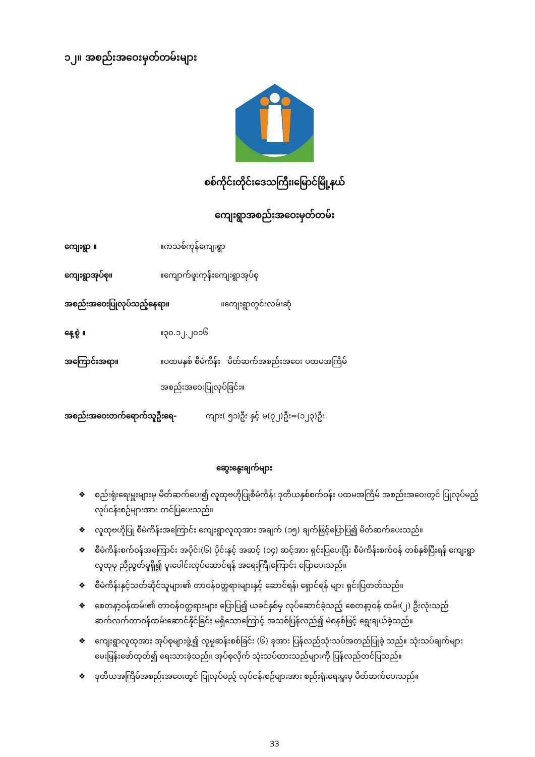၁၂။ အစည်းအဝေးမှတ်တမ်းများ
စစ်ကိုင်းတိုင်းဒေသကြီး၊မြောင်မြို့နယ်
ကျေးရွာအစည်းအဝေးမှတ်တမ်း
ကျေးရွာ ။ ။ကသစ်ကုန်ကျေးရွာ
ကျေးရွာအုပ်စု။ ။ကျောက်ဖူးကုန်းကျေးရွာအုပ်စု
အစည်းအဝေးပြုလုပ်သည့်နေရာ။ ။ကျေးရွာတွင်းလမ်းဆုံ
နေ့စွဲ ။ ။၃၀.၁၂.၂၀၁၆
အကြောင်းအရာ။ ။ပထမနှစ် စီမံကိန်း မိတ်ဆက်အစည်းအဝေး ပထမအကြိမ်
အစည်းအဝေးပြုလုပ်ခြင်း။
အစည်းအဝေးတက်ရောက်သူဦးရေ- ကျား( ၅၁)ဦး နှင့် မ(၇၂)ဦး=(၁၂၃)ဦး
ဆွေးနွေးချက်များ
❖ စည်းရုံးရေးမှူးများမှ မိတ်ဆက်ပေး၍ လူထုဗဟိုပြုစီမံကိန်း ဒုတိယနှစ်စက်ဝန်း ပထမအကြိမ် အစည်းအဝေးတွင် ပြုလုပ်မည့်လုပ်ငန်းစဉ်များအား တင်ပြပေးသည်။
❖ လူထုဗဟိုပြု စီမံကိန်းအကြောင်း ကျေးရွာလူထုအား အချက် (၁၅) ချက်ဖြင့်ပြောပြ၍ မိတ်ဆက်ပေးသည်။
❖ စီမံကိန်းစက်ဝန်အကြောင်း အပိုင်း(၆) ပိုင်းနှင့် အဆင့် (၁၄) ဆင့်အား ရှင်းပြပေးပြီး စီမံကိန်းစက်ဝန် တစ်နှစ်ပြီးရန် ကျေးရွာ လူထုမှ ညီညွတ်မှုရှိ၍ ပူးပေါင်းလုပ်ဆောင်ရန် အရေးကြီးကြောင်း ပြောပေးသည်။
❖ စီမံကိန်းနှင့်သတ်ဆိုင်သူများ၏ တာဝန်ဝတ္တရားများနှင့် ဆောင်ရန်၊ ရှောင်ရန် များ ရှင်းပြတတ်သည်။
❖ စေတနာ့ဝန်ထမ်း၏ တာဝန်ဝတ္တရားများ ပြောပြ၍ ယခင်နှစ်မှ လုပ်ဆောင်ခဲ့သည့် စေတနာ့ဝန် ထမ်း(၂) ဦးလုံးသည် ဆက်လက်တာဝန်ထမ်းဆောင်နိုင်ခြင်း မရှိသောကြောင့် အသစ်ပြန်လည်၍ မဲစနစ်ဖြင့် ရွေးချယ်ခဲ့သည်။
❖ ကျေးရွာလူထုအား အုပ်စုများဖွဲ့၍ လူမှုဆန်းစစ်ခြင်း (၆) ခုအား ပြန်လည်သုံးသပ်အတည်ပြုခဲ့ သည်။ သုံးသပ်ချက်များမေးမြန်းဖော်ထုတ်၍ ရေးသားခဲ့သည်။ အုပ်စုလိုက် သုံးသပ်ထားသည်များကို ပြန်လည်တင်ပြသည်။
❖ ဒုတိယအကြိမ်အစည်းအဝေးတွင် ပြုလုပ်မည့် လုပ်ငန်းစဉ်များအား စည်းရုံးရေးမှူးမှ မိတ်ဆက်ပေးသည်။
33